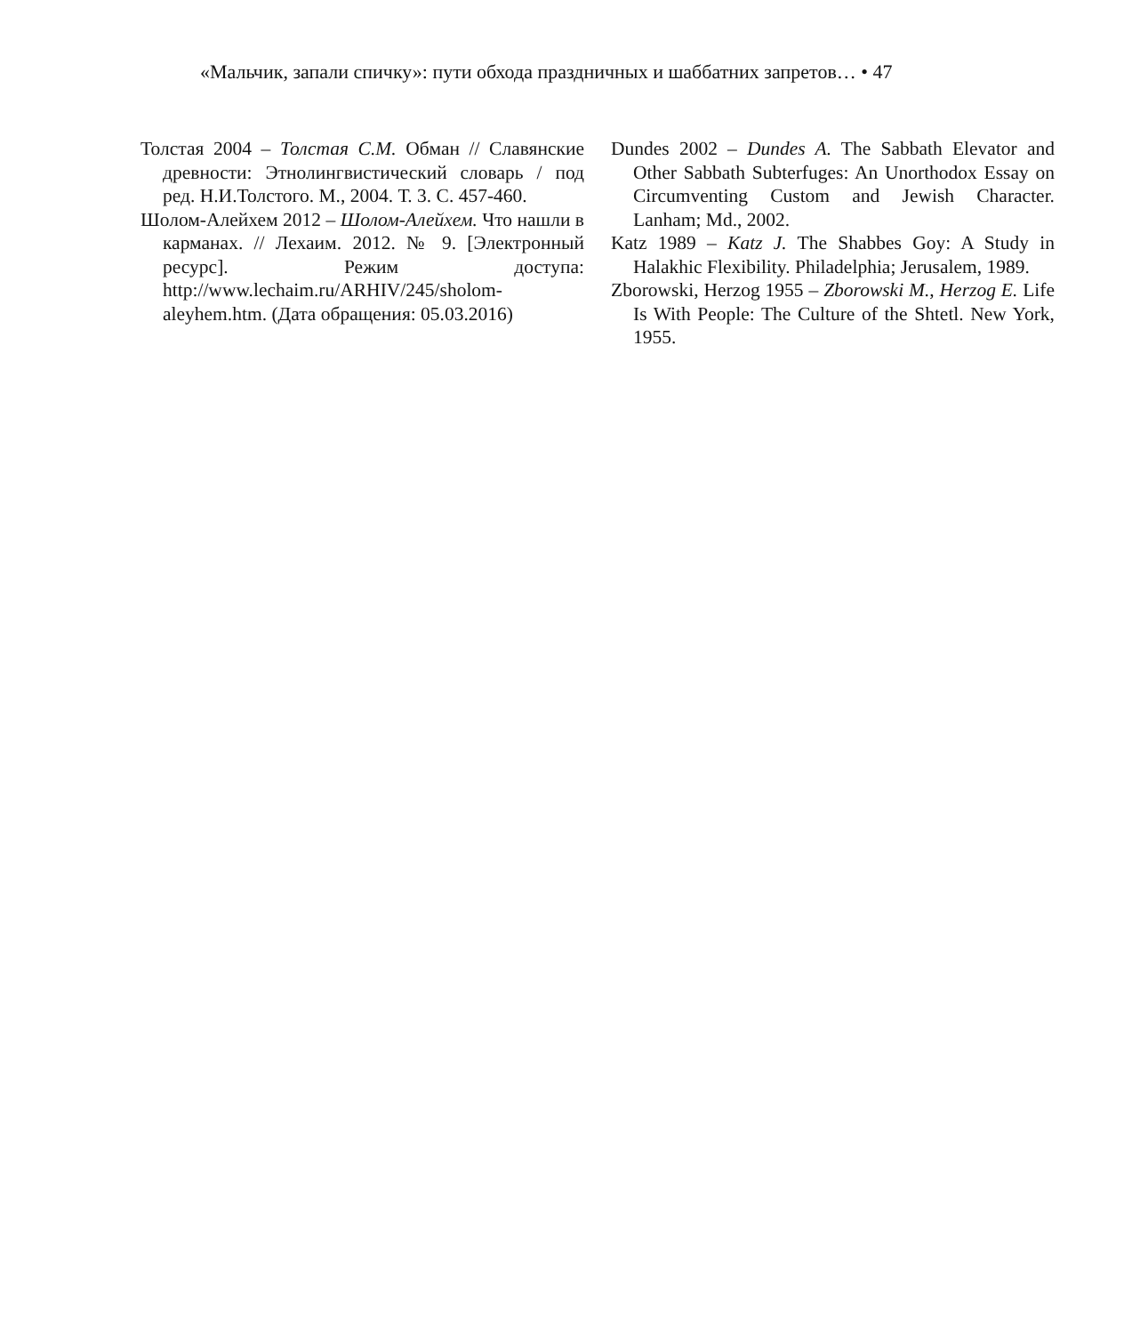«Мальчик, запали спичку»: пути обхода праздничных и шаббатних запретов… • 47
Толстая 2004 – Толстая С.М. Обман // Славянские древности: Этнолингвистический словарь / под ред. Н.И.Толстого. М., 2004. Т. 3. С. 457-460.
Шолом-Алейхем 2012 – Шолом-Алейхем. Что нашли в карманах. // Лехаим. 2012. № 9. [Электронный ресурс]. Режим доступа: http://www.lechaim.ru/ARHIV/245/sholom-aleyhem.htm. (Дата обращения: 05.03.2016)
Dundes 2002 – Dundes A. The Sabbath Elevator and Other Sabbath Subterfuges: An Unorthodox Essay on Circumventing Custom and Jewish Character. Lanham; Md., 2002.
Katz 1989 – Katz J. The Shabbes Goy: A Study in Halakhic Flexibility. Philadelphia; Jerusalem, 1989.
Zborowski, Herzog 1955 – Zborowski M., Herzog E. Life Is With People: The Culture of the Shtetl. New York, 1955.